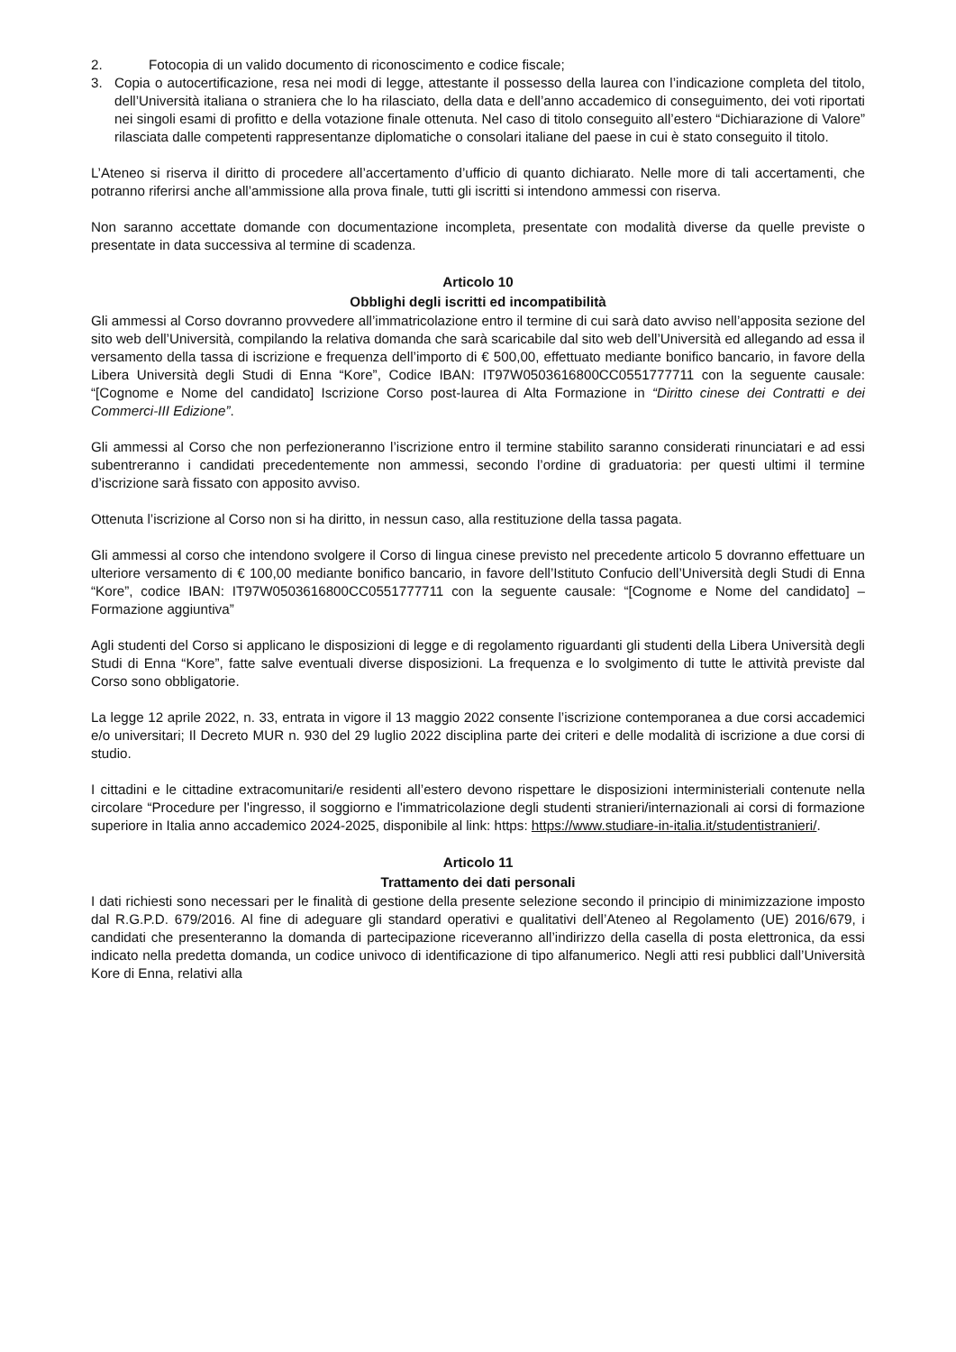2. Fotocopia di un valido documento di riconoscimento e codice fiscale;
3. Copia o autocertificazione, resa nei modi di legge, attestante il possesso della laurea con l’indicazione completa del titolo, dell’Università italiana o straniera che lo ha rilasciato, della data e dell’anno accademico di conseguimento, dei voti riportati nei singoli esami di profitto e della votazione finale ottenuta. Nel caso di titolo conseguito all’estero “Dichiarazione di Valore” rilasciata dalle competenti rappresentanze diplomatiche o consolari italiane del paese in cui è stato conseguito il titolo.
L’Ateneo si riserva il diritto di procedere all’accertamento d’ufficio di quanto dichiarato. Nelle more di tali accertamenti, che potranno riferirsi anche all’ammissione alla prova finale, tutti gli iscritti si intendono ammessi con riserva.
Non saranno accettate domande con documentazione incompleta, presentate con modalità diverse da quelle previste o presentate in data successiva al termine di scadenza.
Articolo 10
Obblighi degli iscritti ed incompatibilità
Gli ammessi al Corso dovranno provvedere all’immatricolazione entro il termine di cui sarà dato avviso nell’apposita sezione del sito web dell’Università, compilando la relativa domanda che sarà scaricabile dal sito web dell’Università ed allegando ad essa il versamento della tassa di iscrizione e frequenza dell’importo di € 500,00, effettuato mediante bonifico bancario, in favore della Libera Università degli Studi di Enna “Kore”, Codice IBAN: IT97W0503616800CC0551777711 con la seguente causale: “[Cognome e Nome del candidato] Iscrizione Corso post-laurea di Alta Formazione in “Diritto cinese dei Contratti e dei Commerci-III Edizione”.
Gli ammessi al Corso che non perfezioneranno l’iscrizione entro il termine stabilito saranno considerati rinunciatari e ad essi subentreranno i candidati precedentemente non ammessi, secondo l’ordine di graduatoria: per questi ultimi il termine d’iscrizione sarà fissato con apposito avviso.
Ottenuta l’iscrizione al Corso non si ha diritto, in nessun caso, alla restituzione della tassa pagata.
Gli ammessi al corso che intendono svolgere il Corso di lingua cinese previsto nel precedente articolo 5 dovranno effettuare un ulteriore versamento di € 100,00 mediante bonifico bancario, in favore dell’Istituto Confucio dell’Università degli Studi di Enna “Kore”, codice IBAN: IT97W0503616800CC0551777711 con la seguente causale: “[Cognome e Nome del candidato] – Formazione aggiuntiva”
Agli studenti del Corso si applicano le disposizioni di legge e di regolamento riguardanti gli studenti della Libera Università degli Studi di Enna “Kore”, fatte salve eventuali diverse disposizioni. La frequenza e lo svolgimento di tutte le attività previste dal Corso sono obbligatorie.
La legge 12 aprile 2022, n. 33, entrata in vigore il 13 maggio 2022 consente l’iscrizione contemporanea a due corsi accademici e/o universitari; Il Decreto MUR n. 930 del 29 luglio 2022 disciplina parte dei criteri e delle modalità di iscrizione a due corsi di studio.
I cittadini e le cittadine extracomunitari/e residenti all’estero devono rispettare le disposizioni interministeriali contenute nella circolare “Procedure per l'ingresso, il soggiorno e l'immatricolazione degli studenti stranieri/internazionali ai corsi di formazione superiore in Italia anno accademico 2024-2025, disponibile al link: https: https://www.studiare-in-italia.it/studentistranieri/.
Articolo 11
Trattamento dei dati personali
I dati richiesti sono necessari per le finalità di gestione della presente selezione secondo il principio di minimizzazione imposto dal R.G.P.D. 679/2016. Al fine di adeguare gli standard operativi e qualitativi dell’Ateneo al Regolamento (UE) 2016/679, i candidati che presenteranno la domanda di partecipazione riceveranno all’indirizzo della casella di posta elettronica, da essi indicato nella predetta domanda, un codice univoco di identificazione di tipo alfanumerico. Negli atti resi pubblici dall’Università Kore di Enna, relativi alla